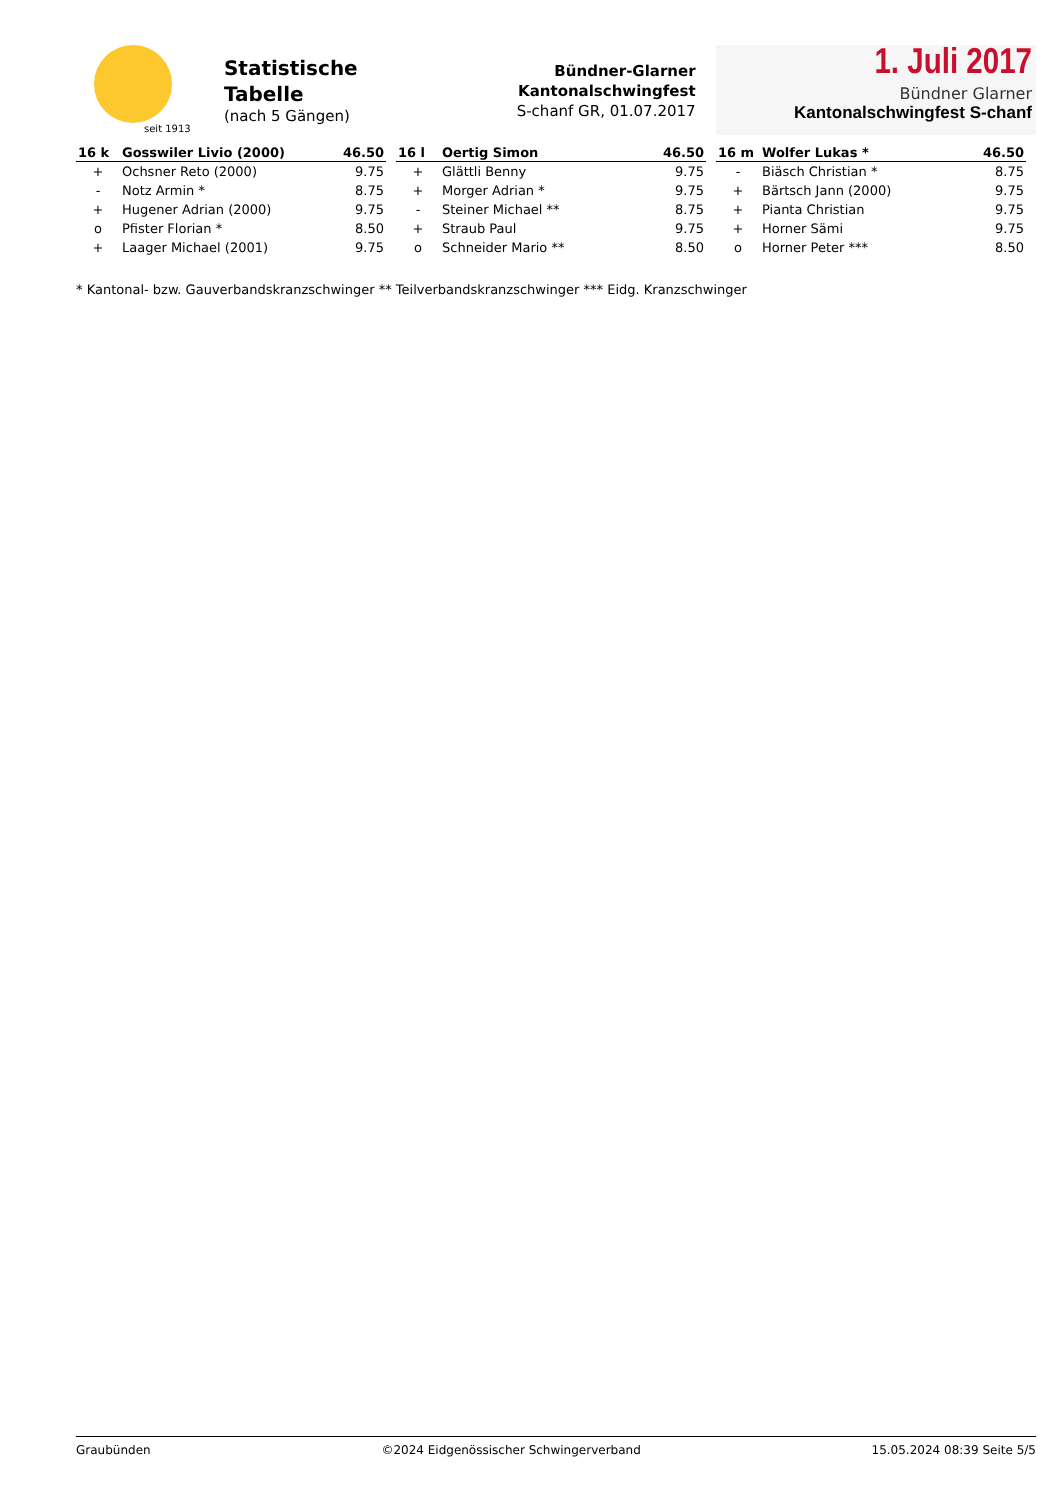seit 1913
Statistische
Tabelle
(nach 5 Gängen)
Bündner-Glarner
Kantonalschwingfest
S-chanf GR, 01.07.2017
1. Juli 2017
Bündner Glarner
Kantonalschwingfest S-chanf
| 16 k | Gosswiler Livio (2000) | 46.50 |
| --- | --- | --- |
| + | Ochsner Reto (2000) | 9.75 |
| - | Notz Armin * | 8.75 |
| + | Hugener Adrian (2000) | 9.75 |
| o | Pfister Florian * | 8.50 |
| + | Laager Michael (2001) | 9.75 |
| 16 l | Oertig Simon | 46.50 |
| --- | --- | --- |
| + | Glättli Benny | 9.75 |
| + | Morger Adrian * | 9.75 |
| - | Steiner Michael ** | 8.75 |
| + | Straub Paul | 9.75 |
| o | Schneider Mario ** | 8.50 |
| 16 m | Wolfer Lukas * | 46.50 |
| --- | --- | --- |
| - | Biäsch Christian * | 8.75 |
| + | Bärtsch Jann (2000) | 9.75 |
| + | Pianta Christian | 9.75 |
| + | Horner Sämi | 9.75 |
| o | Horner Peter *** | 8.50 |
* Kantonal- bzw. Gauverbandskranzschwinger ** Teilverbandskranzschwinger *** Eidg. Kranzschwinger
Graubünden ©2024 Eidgenössischer Schwingerverband 15.05.2024 08:39 Seite 5/5